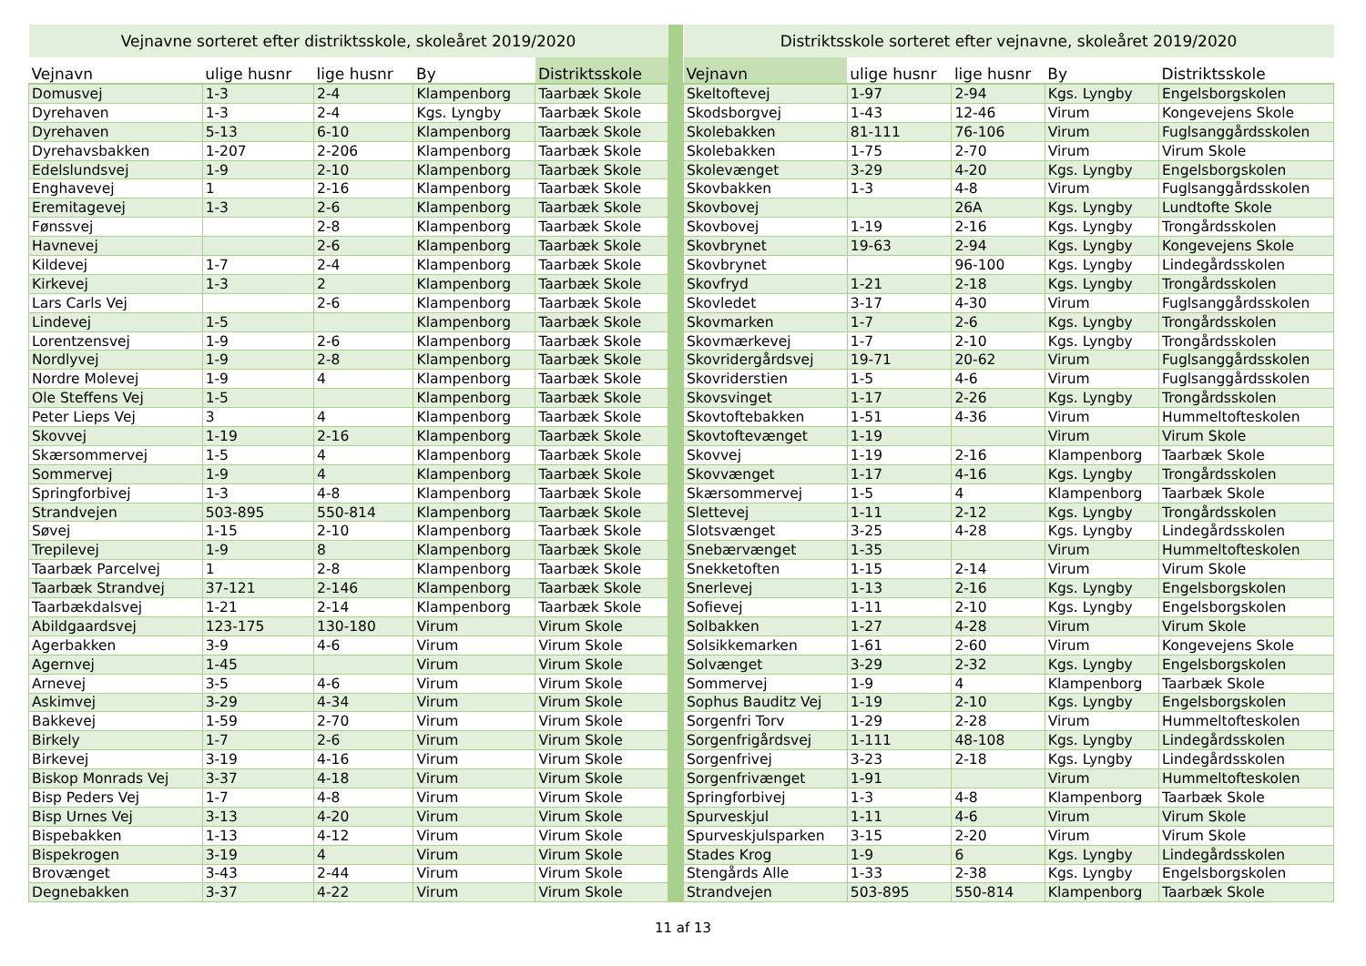| Vejnavne sorteret efter distriktsskole, skoleåret 2019/2020 | | | | |
| --- | --- | --- | --- | --- |
| Vejnavn | ulige husnr | lige husnr | By | Distriktsskole |
| Domusvej | 1-3 | 2-4 | Klampenborg | Taarbæk Skole |
| Dyrehaven | 1-3 | 2-4 | Kgs. Lyngby | Taarbæk Skole |
| Dyrehaven | 5-13 | 6-10 | Klampenborg | Taarbæk Skole |
| Dyrehavsbakken | 1-207 | 2-206 | Klampenborg | Taarbæk Skole |
| Edelslundsvej | 1-9 | 2-10 | Klampenborg | Taarbæk Skole |
| Enghavevej | 1 | 2-16 | Klampenborg | Taarbæk Skole |
| Eremitagevej | 1-3 | 2-6 | Klampenborg | Taarbæk Skole |
| Fønssvej | | 2-8 | Klampenborg | Taarbæk Skole |
| Havnevej | | 2-6 | Klampenborg | Taarbæk Skole |
| Kildevej | 1-7 | 2-4 | Klampenborg | Taarbæk Skole |
| Kirkevej | 1-3 | 2 | Klampenborg | Taarbæk Skole |
| Lars Carls Vej | | 2-6 | Klampenborg | Taarbæk Skole |
| Lindevej | 1-5 | | Klampenborg | Taarbæk Skole |
| Lorentzensvej | 1-9 | 2-6 | Klampenborg | Taarbæk Skole |
| Nordlyvej | 1-9 | 2-8 | Klampenborg | Taarbæk Skole |
| Nordre Molevej | 1-9 | 4 | Klampenborg | Taarbæk Skole |
| Ole Steffens Vej | 1-5 | | Klampenborg | Taarbæk Skole |
| Peter Lieps Vej | 3 | 4 | Klampenborg | Taarbæk Skole |
| Skovvej | 1-19 | 2-16 | Klampenborg | Taarbæk Skole |
| Skærsommervej | 1-5 | 4 | Klampenborg | Taarbæk Skole |
| Sommervej | 1-9 | 4 | Klampenborg | Taarbæk Skole |
| Springforbivej | 1-3 | 4-8 | Klampenborg | Taarbæk Skole |
| Strandvejen | 503-895 | 550-814 | Klampenborg | Taarbæk Skole |
| Søvej | 1-15 | 2-10 | Klampenborg | Taarbæk Skole |
| Trepilevej | 1-9 | 8 | Klampenborg | Taarbæk Skole |
| Taarbæk Parcelvej | 1 | 2-8 | Klampenborg | Taarbæk Skole |
| Taarbæk Strandvej | 37-121 | 2-146 | Klampenborg | Taarbæk Skole |
| Taarbækdalsvej | 1-21 | 2-14 | Klampenborg | Taarbæk Skole |
| Abildgaardsvej | 123-175 | 130-180 | Virum | Virum Skole |
| Agerbakken | 3-9 | 4-6 | Virum | Virum Skole |
| Agernvej | 1-45 | | Virum | Virum Skole |
| Arnevej | 3-5 | 4-6 | Virum | Virum Skole |
| Askimvej | 3-29 | 4-34 | Virum | Virum Skole |
| Bakkevej | 1-59 | 2-70 | Virum | Virum Skole |
| Birkely | 1-7 | 2-6 | Virum | Virum Skole |
| Birkevej | 3-19 | 4-16 | Virum | Virum Skole |
| Biskop Monrads Vej | 3-37 | 4-18 | Virum | Virum Skole |
| Bisp Peders Vej | 1-7 | 4-8 | Virum | Virum Skole |
| Bisp Urnes Vej | 3-13 | 4-20 | Virum | Virum Skole |
| Bispebakken | 1-13 | 4-12 | Virum | Virum Skole |
| Bispekrogen | 3-19 | 4 | Virum | Virum Skole |
| Brovænget | 3-43 | 2-44 | Virum | Virum Skole |
| Degnebakken | 3-37 | 4-22 | Virum | Virum Skole |
| Distriktsskole sorteret efter vejnavne, skoleåret 2019/2020 | | | | |
| --- | --- | --- | --- | --- |
| Vejnavn | ulige husnr | lige husnr | By | Distriktsskole |
| Skeltoftevej | 1-97 | 2-94 | Kgs. Lyngby | Engelsborgskolen |
| Skodsborgvej | 1-43 | 12-46 | Virum | Kongevejens Skole |
| Skolebakken | 81-111 | 76-106 | Virum | Fuglsanggårdsskolen |
| Skolebakken | 1-75 | 2-70 | Virum | Virum Skole |
| Skolevænget | 3-29 | 4-20 | Kgs. Lyngby | Engelsborgskolen |
| Skovbakken | 1-3 | 4-8 | Virum | Fuglsanggårdsskolen |
| Skovbovej | | 26A | Kgs. Lyngby | Lundtofte Skole |
| Skovbovej | 1-19 | 2-16 | Kgs. Lyngby | Trongårdsskolen |
| Skovbrynet | 19-63 | 2-94 | Kgs. Lyngby | Kongevejens Skole |
| Skovbrynet | | 96-100 | Kgs. Lyngby | Lindegårdsskolen |
| Skovfryd | 1-21 | 2-18 | Kgs. Lyngby | Trongårdsskolen |
| Skovledet | 3-17 | 4-30 | Virum | Fuglsanggårdsskolen |
| Skovmarken | 1-7 | 2-6 | Kgs. Lyngby | Trongårdsskolen |
| Skovmærkevej | 1-7 | 2-10 | Kgs. Lyngby | Trongårdsskolen |
| Skovridergårdsvej | 19-71 | 20-62 | Virum | Fuglsanggårdsskolen |
| Skovriderstien | 1-5 | 4-6 | Virum | Fuglsanggårdsskolen |
| Skovsvinget | 1-17 | 2-26 | Kgs. Lyngby | Trongårdsskolen |
| Skovtoftebakken | 1-51 | 4-36 | Virum | Hummeltofteskolen |
| Skovtoftevænget | 1-19 | | Virum | Virum Skole |
| Skovvej | 1-19 | 2-16 | Klampenborg | Taarbæk Skole |
| Skovvænget | 1-17 | 4-16 | Kgs. Lyngby | Trongårdsskolen |
| Skærsommervej | 1-5 | 4 | Klampenborg | Taarbæk Skole |
| Slettevej | 1-11 | 2-12 | Kgs. Lyngby | Trongårdsskolen |
| Slotsvænget | 3-25 | 4-28 | Kgs. Lyngby | Lindegårdsskolen |
| Snebærvænget | 1-35 | | Virum | Hummeltofteskolen |
| Snekketoften | 1-15 | 2-14 | Virum | Virum Skole |
| Snerlevej | 1-13 | 2-16 | Kgs. Lyngby | Engelsborgskolen |
| Sofievej | 1-11 | 2-10 | Kgs. Lyngby | Engelsborgskolen |
| Solbakken | 1-27 | 4-28 | Virum | Virum Skole |
| Solsikkemarken | 1-61 | 2-60 | Virum | Kongevejens Skole |
| Solvænget | 3-29 | 2-32 | Kgs. Lyngby | Engelsborgskolen |
| Sommervej | 1-9 | 4 | Klampenborg | Taarbæk Skole |
| Sophus Bauditz Vej | 1-19 | 2-10 | Kgs. Lyngby | Engelsborgskolen |
| Sorgenfri Torv | 1-29 | 2-28 | Virum | Hummeltofteskolen |
| Sorgenfrigårdsvej | 1-111 | 48-108 | Kgs. Lyngby | Lindegårdsskolen |
| Sorgenfrivej | 3-23 | 2-18 | Kgs. Lyngby | Lindegårdsskolen |
| Sorgenfrivænget | 1-91 | | Virum | Hummeltofteskolen |
| Springforbivej | 1-3 | 4-8 | Klampenborg | Taarbæk Skole |
| Spurveskjul | 1-11 | 4-6 | Virum | Virum Skole |
| Spurveskjulsparken | 3-15 | 2-20 | Virum | Virum Skole |
| Stades Krog | 1-9 | 6 | Kgs. Lyngby | Lindegårdsskolen |
| Stengårds Alle | 1-33 | 2-38 | Kgs. Lyngby | Engelsborgskolen |
| Strandvejen | 503-895 | 550-814 | Klampenborg | Taarbæk Skole |
11 af 13